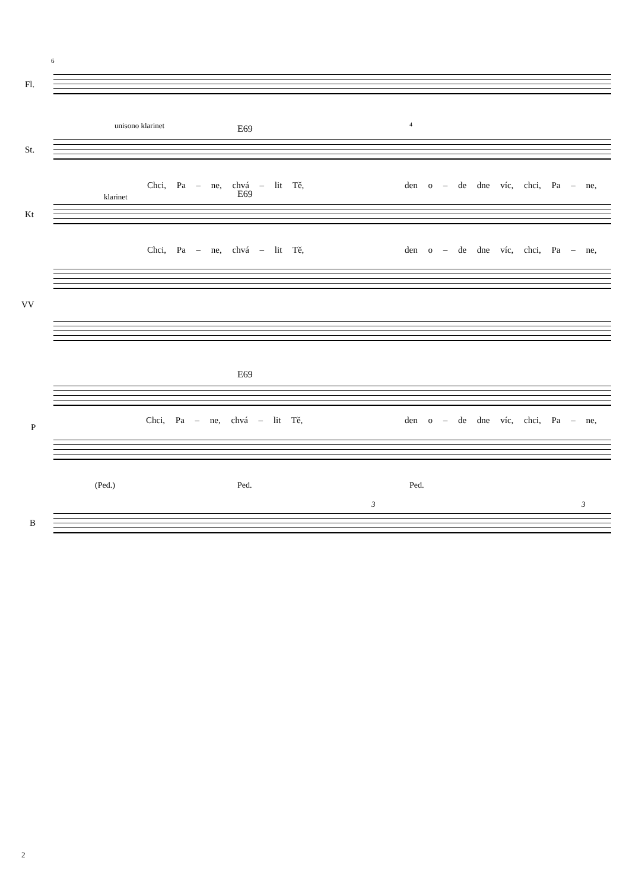6
Fl.
unisono klarinet E69 4
St.
Chci, Pa – ne, chvá – lit Tě, den o – de dne víc, chci, Pa – ne,
klarinet E69
Kt
Chci, Pa – ne, chvá – lit Tě, den o – de dne víc, chci, Pa – ne,
VV
E69
Chci, Pa – ne, chvá – lit Tě, den o – de dne víc, chci, Pa – ne,
P
(Ped.) Ped. Ped.
3 3
B
2